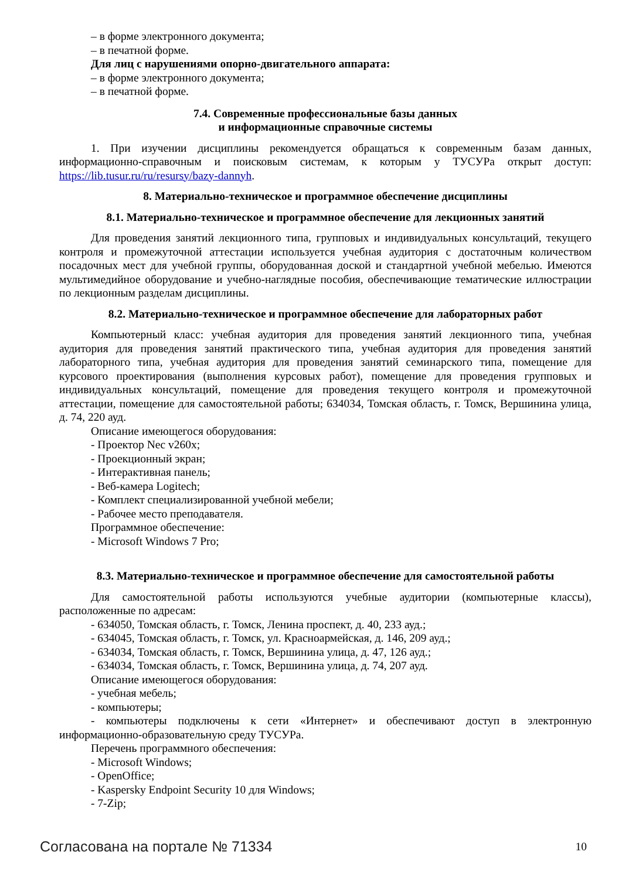– в форме электронного документа;
– в печатной форме.
Для лиц с нарушениями опорно-двигательного аппарата:
– в форме электронного документа;
– в печатной форме.
7.4. Современные профессиональные базы данных
и информационные справочные системы
1. При изучении дисциплины рекомендуется обращаться к современным базам данных, информационно-справочным и поисковым системам, к которым у ТУСУРа открыт доступ: https://lib.tusur.ru/ru/resursy/bazy-dannyh.
8. Материально-техническое и программное обеспечение дисциплины
8.1. Материально-техническое и программное обеспечение для лекционных занятий
Для проведения занятий лекционного типа, групповых и индивидуальных консультаций, текущего контроля и промежуточной аттестации используется учебная аудитория с достаточным количеством посадочных мест для учебной группы, оборудованная доской и стандартной учебной мебелью. Имеются мультимедийное оборудование и учебно-наглядные пособия, обеспечивающие тематические иллюстрации по лекционным разделам дисциплины.
8.2. Материально-техническое и программное обеспечение для лабораторных работ
Компьютерный класс: учебная аудитория для проведения занятий лекционного типа, учебная аудитория для проведения занятий практического типа, учебная аудитория для проведения занятий лабораторного типа, учебная аудитория для проведения занятий семинарского типа, помещение для курсового проектирования (выполнения курсовых работ), помещение для проведения групповых и индивидуальных консультаций, помещение для проведения текущего контроля и промежуточной аттестации, помещение для самостоятельной работы; 634034, Томская область, г. Томск, Вершинина улица, д. 74, 220 ауд.
Описание имеющегося оборудования:
- Проектор Nec v260x;
- Проекционный экран;
- Интерактивная панель;
- Веб-камера Logitech;
- Комплект специализированной учебной мебели;
- Рабочее место преподавателя.
Программное обеспечение:
- Microsoft Windows 7 Pro;
8.3. Материально-техническое и программное обеспечение для самостоятельной работы
Для самостоятельной работы используются учебные аудитории (компьютерные классы), расположенные по адресам:
- 634050, Томская область, г. Томск, Ленина проспект, д. 40, 233 ауд.;
- 634045, Томская область, г. Томск, ул. Красноармейская, д. 146, 209 ауд.;
- 634034, Томская область, г. Томск, Вершинина улица, д. 47, 126 ауд.;
- 634034, Томская область, г. Томск, Вершинина улица, д. 74, 207 ауд.
Описание имеющегося оборудования:
- учебная мебель;
- компьютеры;
- компьютеры подключены к сети «Интернет» и обеспечивают доступ в электронную информационно-образовательную среду ТУСУРа.
Перечень программного обеспечения:
- Microsoft Windows;
- OpenOffice;
- Kaspersky Endpoint Security 10 для Windows;
- 7-Zip;
Согласована на портале № 71334 10